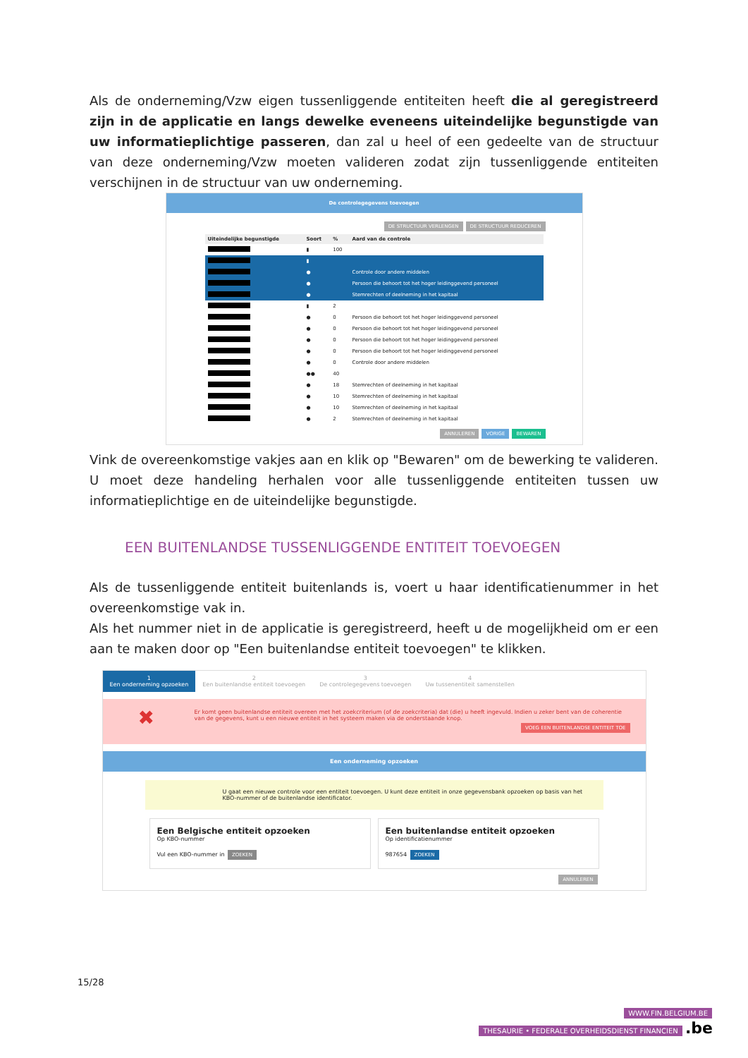Als de onderneming/Vzw eigen tussenliggende entiteiten heeft die al geregistreerd zijn in de applicatie en langs dewelke eveneens uiteindelijke begunstigde van uw informatieplichtige passeren, dan zal u heel of een gedeelte van de structuur van deze onderneming/Vzw moeten valideren zodat zijn tussenliggende entiteiten verschijnen in de structuur van uw onderneming.
De controlegegevens toevoegen
DE STRUCTUUR VERLENGEN DE STRUCTUUR REDUCEREN
| Uiteindelijke begunstigde | Soort | % | Aard van de controle |
| --- | --- | --- | --- |
| | ▮ | 100 | |
| | ▮ | | |
| | ● | | Controle door andere middelen |
| | ● | | Persoon die behoort tot het hoger leidinggevend personeel |
| | ● | | Stemrechten of deelneming in het kapitaal |
| | ▮ | 2 | |
| | ● | 0 | Persoon die behoort tot het hoger leidinggevend personeel |
| | ● | 0 | Persoon die behoort tot het hoger leidinggevend personeel |
| | ● | 0 | Persoon die behoort tot het hoger leidinggevend personeel |
| | ● | 0 | Persoon die behoort tot het hoger leidinggevend personeel |
| | ● | 0 | Controle door andere middelen |
| | ●● | 40 | |
| | ● | 18 | Stemrechten of deelneming in het kapitaal |
| | ● | 10 | Stemrechten of deelneming in het kapitaal |
| | ● | 10 | Stemrechten of deelneming in het kapitaal |
| | ● | 2 | Stemrechten of deelneming in het kapitaal |
ANNULEREN VORIGE BEWAREN
Vink de overeenkomstige vakjes aan en klik op "Bewaren" om de bewerking te valideren. U moet deze handeling herhalen voor alle tussenliggende entiteiten tussen uw informatieplichtige en de uiteindelijke begunstigde.
EEN BUITENLANDSE TUSSENLIGGENDE ENTITEIT TOEVOEGEN
Als de tussenliggende entiteit buitenlands is, voert u haar identificatienummer in het overeenkomstige vak in.
Als het nummer niet in de applicatie is geregistreerd, heeft u de mogelijkheid om er een aan te maken door op "Een buitenlandse entiteit toevoegen" te klikken.
1
Een onderneming opzoeken
2
Een buitenlandse entiteit toevoegen
3
De controlegegevens toevoegen
4
Uw tussenentiteit samenstellen
✖ Er komt geen buitenlandse entiteit overeen met het zoekcriterium (of de zoekcriteria) dat (die) u heeft ingevuld. Indien u zeker bent van de coherentie van de gegevens, kunt u een nieuwe entiteit in het systeem maken via de onderstaande knop.
VOEG EEN BUITENLANDSE ENTITEIT TOE
Een onderneming opzoeken
U gaat een nieuwe controle voor een entiteit toevoegen. U kunt deze entiteit in onze gegevensbank opzoeken op basis van het KBO-nummer of de buitenlandse identificator.
Een Belgische entiteit opzoeken
Op KBO-nummer
Vul een KBO-nummer in ZOEKEN
Een buitenlandse entiteit opzoeken
Op identificatienummer
987654 ZOEKEN
ANNULEREN
15/28
WWW.FIN.BELGIUM.BE
THESAURIE • FEDERALE OVERHEIDSDIENST FINANCIEN .be